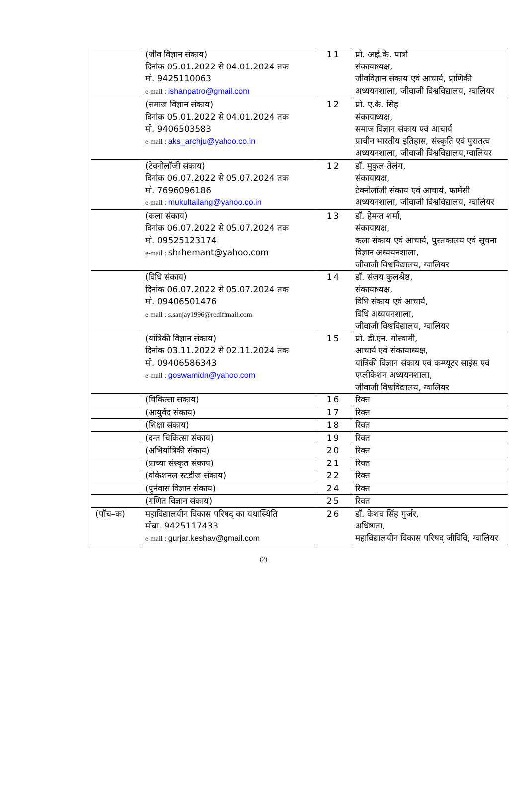| | (जीव विज्ञान संकाय) दिनांक 05.01.2022 से 04.01.2024 तक मो. 9425110063 e-mail : ishanpatro@gmail.com | 11 | प्रो. आई.के. पात्रो संकायाध्यक्ष, जीवविज्ञान संकाय एवं आचार्य, प्राणिकी अध्ययनशाला, जीवाजी विश्वविद्यालय, ग्वालियर |
| | (समाज विज्ञान संकाय) दिनांक 05.01.2022 से 04.01.2024 तक मो. 9406503583 e-mail : aks_archju@yahoo.co.in | 12 | प्रो. ए.के. सिह संकायाध्यक्ष, समाज विज्ञान संकाय एवं आचार्य प्राचीन भारतीय इतिहास, संस्कृति एवं पुरातत्व अध्ययनशाला, जीवाजी विश्वविद्यालय,ग्वालियर |
| | (टेक्नोलॉजी संकाय) दिनांक 06.07.2022 से 05.07.2024 तक मो. 7696096186 e-mail : mukultailang@yahoo.co.in | 12 | डॉ. मुकुल तेलंग, संकायायक्ष, टेक्नोलॉजी संकाय एवं आचार्य, फार्मेसी अध्ययनशाला, जीवाजी विश्वविद्यालय, ग्वालियर |
| | (कला संकाय) दिनांक 06.07.2022 से 05.07.2024 तक मो. 09525123174 e-mail : shrhemant@yahoo.com | 13 | डॉ. हेमन्त शर्मा, संकायायक्ष, कला संकाय एवं आचार्य, पुस्तकालय एवं सूचना विज्ञान अध्ययनशाला, जीवाजी विश्वविद्यालय, ग्वालियर |
| | (विधि संकाय) दिनांक 06.07.2022 से 05.07.2024 तक मो. 09406501476 e-mail : s.sanjay1996@rediffmail.com | 14 | डॉ. संजय कुलश्रेष्ठ, संकायाध्यक्ष, विधि संकाय एवं आचार्य, विधि अध्ययनशाला, जीवाजी विश्वविद्यालय, ग्वालियर |
| | (यांत्रिकी विज्ञान संकाय) दिनांक 03.11.2022 से 02.11.2024 तक मो. 09406586343 e-mail : goswamidn@yahoo.com | 15 | प्रो. डी.एन. गोस्वामी, आचार्य एवं संकायाध्यक्ष, यांत्रिकी विज्ञान संकाय एवं कम्प्यूटर साइंस एवं एप्लीकेशन अध्ययनशाला, जीवाजी विश्वविद्यालय, ग्वालियर |
| | (चिकित्सा संकाय) | 16 | रिक्त |
| | (आयुर्वेद संकाय) | 17 | रिक्त |
| | (शिक्षा संकाय) | 18 | रिक्त |
| | (दन्त चिकित्सा संकाय) | 19 | रिक्त |
| | (अभियांत्रिकी संकाय) | 20 | रिक्त |
| | (प्राच्या संस्कृत संकाय) | 21 | रिक्त |
| | (वोकेशनल स्टडीज संकाय) | 22 | रिक्त |
| | (पुर्नवास विज्ञान संकाय) | 24 | रिक्त |
| | (गणित विज्ञान संकाय) | 25 | रिक्त |
| (पॉच–क) | महाविद्यालयीन विकास परिषद् का यथास्थिति मोबा. 9425117433 e-mail : gurjar.keshav@gmail.com | 26 | डॉ. केशव सिंह गुर्जर, अधिष्ठाता, महाविद्यालयीन विकास परिषद् जीविवि, ग्वालियर |
(2)